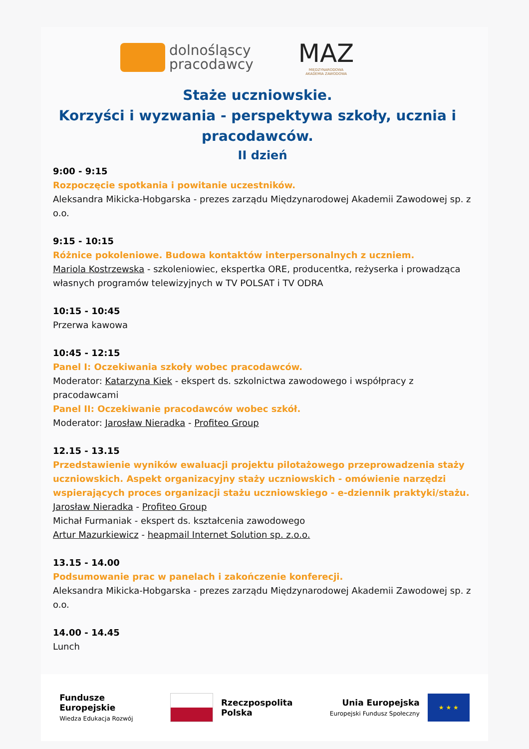dolnośląscy
pracodawcy
MAZ
MIĘDZYNARODOWA
AKADEMIA ZAWODOWA
Staże uczniowskie.
Korzyści i wyzwania - perspektywa szkoły, ucznia i pracodawców.
II dzień
9:00 - 9:15
Rozpoczęcie spotkania i powitanie uczestników.
Aleksandra Mikicka-Hobgarska - prezes zarządu Międzynarodowej Akademii Zawodowej sp. z o.o.
9:15 - 10:15
Różnice pokoleniowe. Budowa kontaktów interpersonalnych z uczniem.
Mariola Kostrzewska - szkoleniowiec, ekspertka ORE, producentka, reżyserka i prowadząca własnych programów telewizyjnych w TV POLSAT i TV ODRA
10:15 - 10:45
Przerwa kawowa
10:45 - 12:15
Panel I: Oczekiwania szkoły wobec pracodawców.
Moderator: Katarzyna Kiek - ekspert ds. szkolnictwa zawodowego i współpracy z pracodawcami
Panel II: Oczekiwanie pracodawców wobec szkół.
Moderator: Jarosław Nieradka - Profiteo Group
12.15 - 13.15
Przedstawienie wyników ewaluacji projektu pilotażowego przeprowadzenia staży uczniowskich. Aspekt organizacyjny staży uczniowskich - omówienie narzędzi wspierających proces organizacji stażu uczniowskiego - e-dziennik praktyki/stażu.
Jarosław Nieradka - Profiteo Group
Michał Furmaniak - ekspert ds. kształcenia zawodowego
Artur Mazurkiewicz - heapmail Internet Solution sp. z.o.o.
13.15 - 14.00
Podsumowanie prac w panelach i zakończenie konferecji.
Aleksandra Mikicka-Hobgarska - prezes zarządu Międzynarodowej Akademii Zawodowej sp. z o.o.
14.00 - 14.45
Lunch
Fundusze
Europejskie
Wiedza Edukacja Rozwój
Rzeczpospolita
Polska
Unia Europejska
Europejski Fundusz Społeczny
★ ★ ★